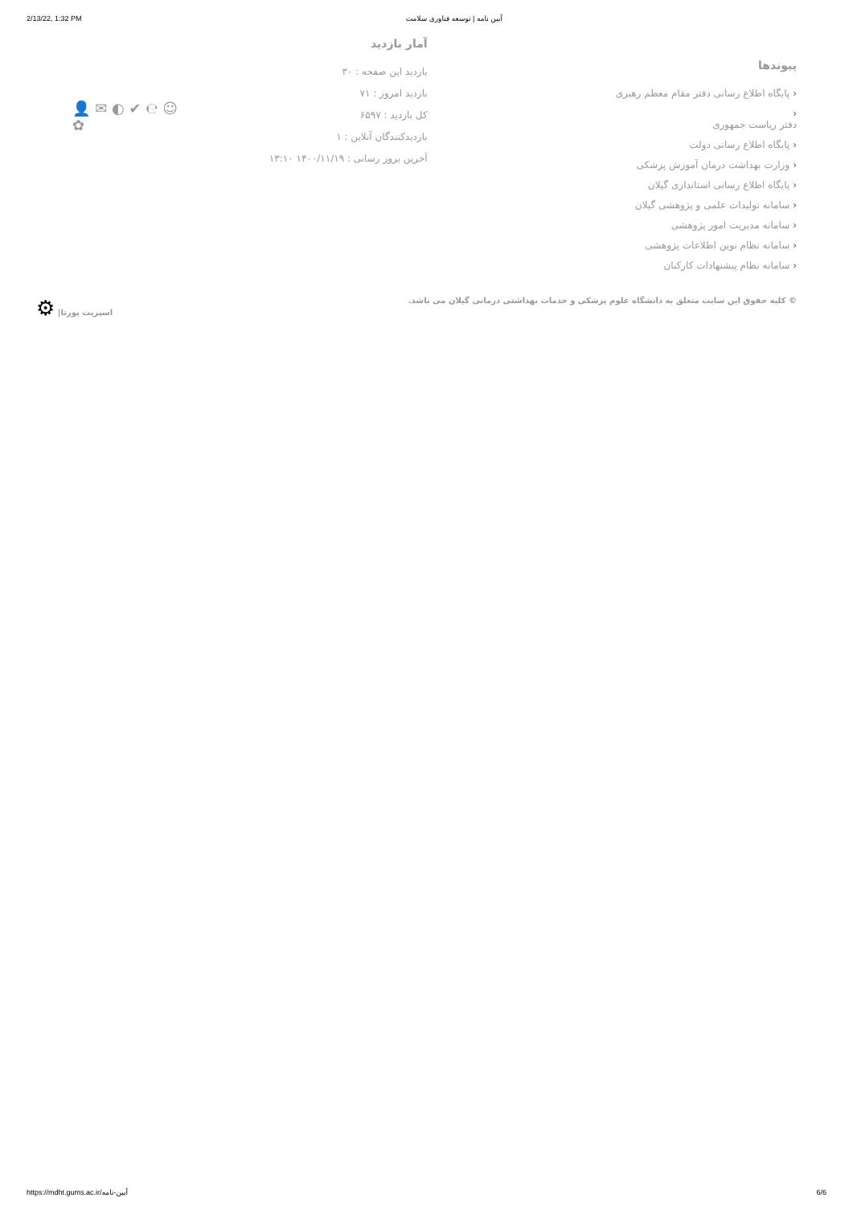2/13/22, 1:32 PM آیین نامه | توسعه فناوری سلامت
پیوندها
‹پایگاه اطلاع رسانی دفتر مقام معظم رهبری
‹
دفتر ریاست جمهوری
‹پایگاه اطلاع رسانی دولت
‹وزارت بهداشت درمان آموزش پزشکی
‹پایگاه اطلاع رسانی استانداری گیلان
‹سامانه تولیدات علمی و پژوهشی گیلان
‹سامانه مدیریت امور پژوهشی
‹سامانه نظام نوین اطلاعات پژوهشی
‹سامانه نظام پیشنهادات کارکنان
آمار بازدید
بازدید این صفحه : ۳۰
بازدید امروز : ۷۱
کل بازدید : ۶۵۹۷
بازدیدکنندگان آنلاین : ۱
آخرین بروز رسانی : ۱۴۰۰/۱۱/۱۹ ۱۳:۱۰
👤 ✉ ◐ ✔ ℮ ☺ ✿
© کلیه حقوق این سایت متعلق به دانشگاه علوم پزشکی و خدمات بهداشتی درمانی گیلان می باشد. اسپریت پورتا| ⚙
https://mdht.gums.ac.ir/آیین-نامه 6/6